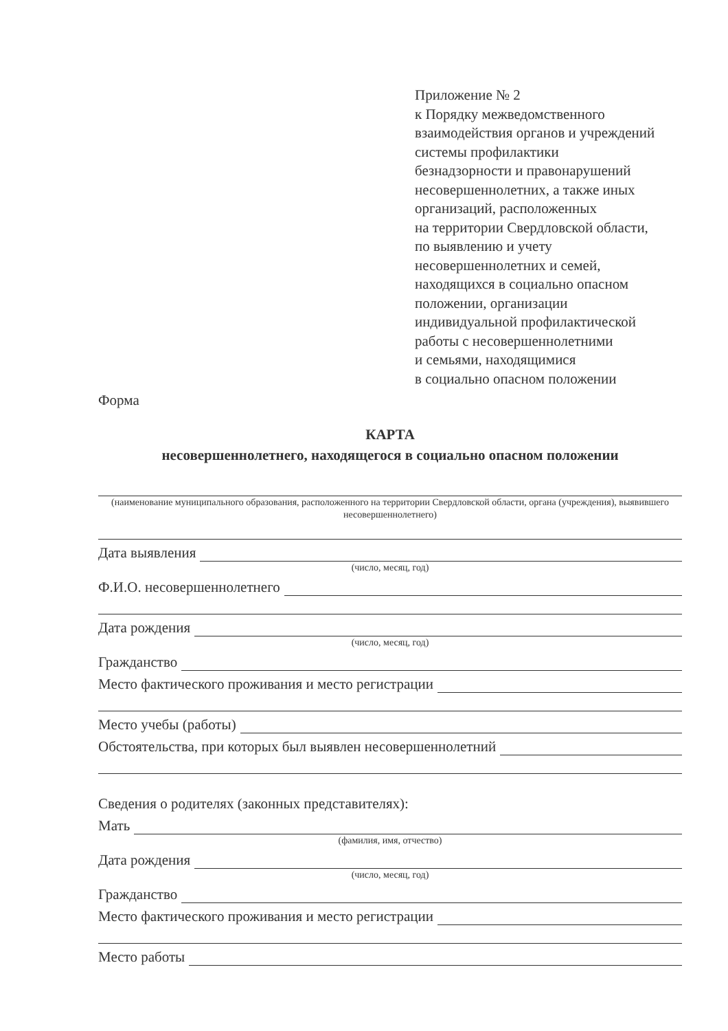Приложение № 2
к Порядку межведомственного
взаимодействия органов и учреждений
системы профилактики
безнадзорности и правонарушений
несовершеннолетних, а также иных
организаций, расположенных
на территории Свердловской области,
по выявлению и учету
несовершеннолетних и семей,
находящихся в социально опасном
положении, организации
индивидуальной профилактической
работы с несовершеннолетними
и семьями, находящимися
в социально опасном положении
Форма
КАРТА
несовершеннолетнего, находящегося в социально опасном положении
(наименование муниципального образования, расположенного на территории Свердловской области, органа (учреждения), выявившего несовершеннолетнего)
Дата выявления
(число, месяц, год)
Ф.И.О. несовершеннолетнего
Дата рождения
(число, месяц, год)
Гражданство
Место фактического проживания и место регистрации
Место учебы (работы)
Обстоятельства, при которых был выявлен несовершеннолетний
Сведения о родителях (законных представителях):
Мать
(фамилия, имя, отчество)
Дата рождения
(число, месяц, год)
Гражданство
Место фактического проживания и место регистрации
Место работы